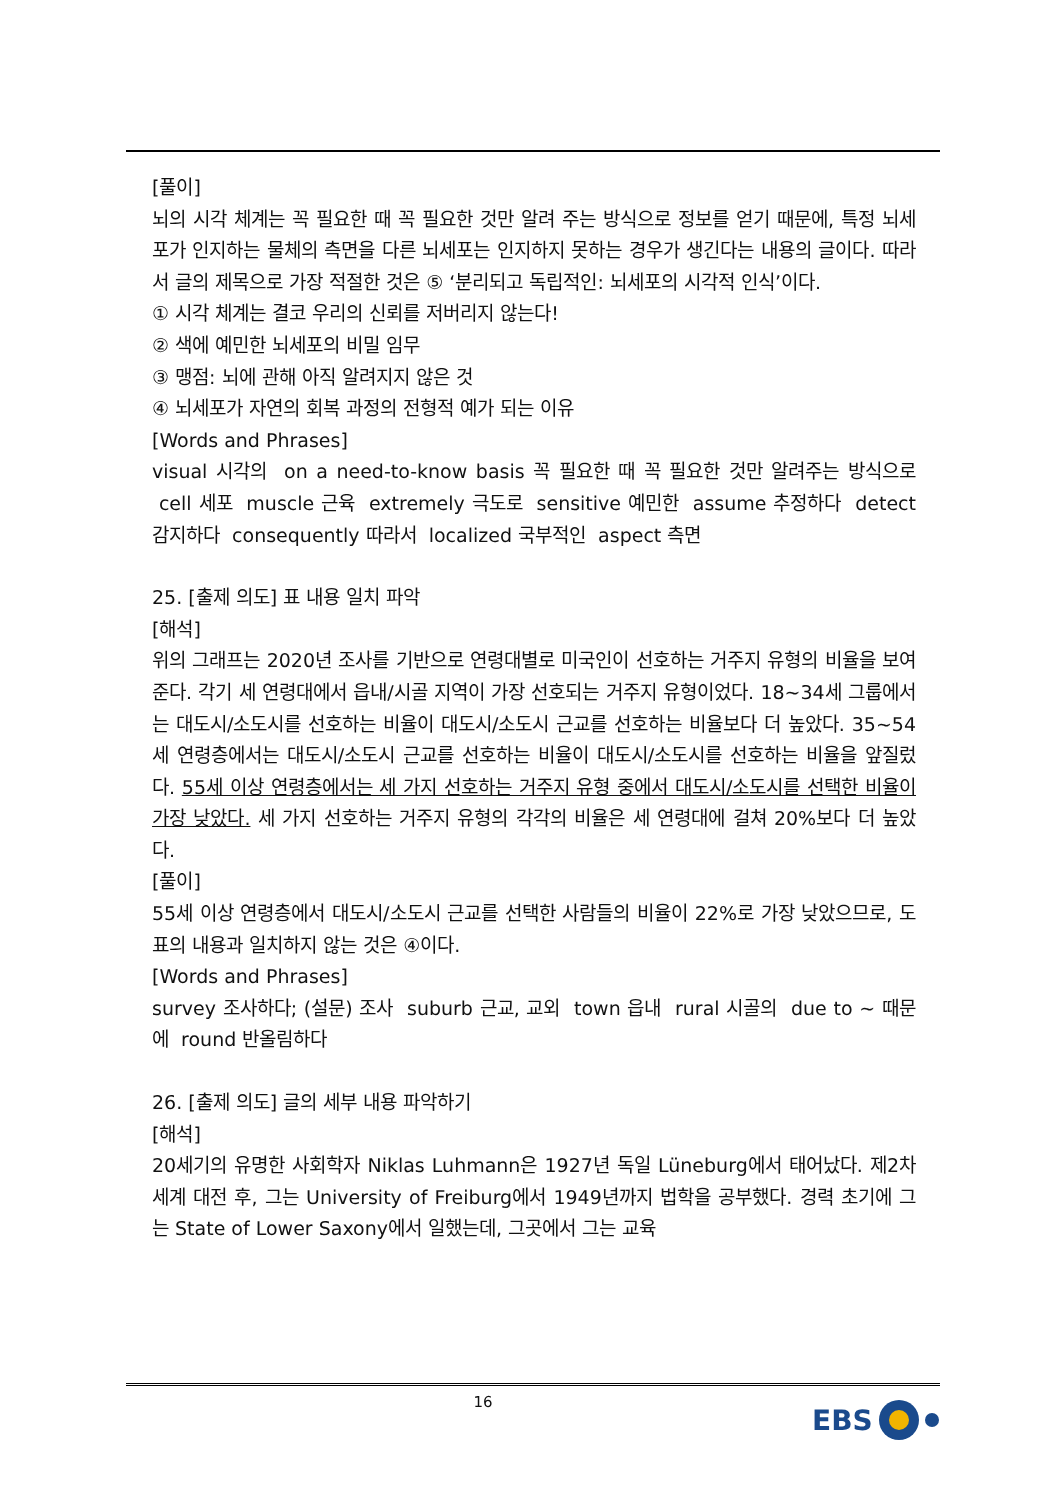[풀이]
뇌의 시각 체계는 꼭 필요한 때 꼭 필요한 것만 알려 주는 방식으로 정보를 얻기 때문에, 특정 뇌세포가 인지하는 물체의 측면을 다른 뇌세포는 인지하지 못하는 경우가 생긴다는 내용의 글이다. 따라서 글의 제목으로 가장 적절한 것은 ⑤ ‘분리되고 독립적인: 뇌세포의 시각적 인식’이다.
① 시각 체계는 결코 우리의 신뢰를 저버리지 않는다!
② 색에 예민한 뇌세포의 비밀 임무
③ 맹점: 뇌에 관해 아직 알려지지 않은 것
④ 뇌세포가 자연의 회복 과정의 전형적 예가 되는 이유
[Words and Phrases]
visual 시각의 on a need-to-know basis 꼭 필요한 때 꼭 필요한 것만 알려주는 방식으로 cell 세포 muscle 근육 extremely 극도로 sensitive 예민한 assume 추정하다 detect 감지하다 consequently 따라서 localized 국부적인 aspect 측면
25. [출제 의도] 표 내용 일치 파악
[해석]
위의 그래프는 2020년 조사를 기반으로 연령대별로 미국인이 선호하는 거주지 유형의 비율을 보여준다. 각기 세 연령대에서 읍내/시골 지역이 가장 선호되는 거주지 유형이었다. 18~34세 그룹에서는 대도시/소도시를 선호하는 비율이 대도시/소도시 근교를 선호하는 비율보다 더 높았다. 35~54세 연령층에서는 대도시/소도시 근교를 선호하는 비율이 대도시/소도시를 선호하는 비율을 앞질렀다. 55세 이상 연령층에서는 세 가지 선호하는 거주지 유형 중에서 대도시/소도시를 선택한 비율이 가장 낮았다. 세 가지 선호하는 거주지 유형의 각각의 비율은 세 연령대에 걸쳐 20%보다 더 높았다.
[풀이]
55세 이상 연령층에서 대도시/소도시 근교를 선택한 사람들의 비율이 22%로 가장 낮았으므로, 도표의 내용과 일치하지 않는 것은 ④이다.
[Words and Phrases]
survey 조사하다; (설문) 조사 suburb 근교, 교외 town 읍내 rural 시골의 due to ~ 때문에 round 반올림하다
26. [출제 의도] 글의 세부 내용 파악하기
[해석]
20세기의 유명한 사회학자 Niklas Luhmann은 1927년 독일 Lüneburg에서 태어났다. 제2차 세계 대전 후, 그는 University of Freiburg에서 1949년까지 법학을 공부했다. 경력 초기에 그는 State of Lower Saxony에서 일했는데, 그곳에서 그는 교육
16 EBS